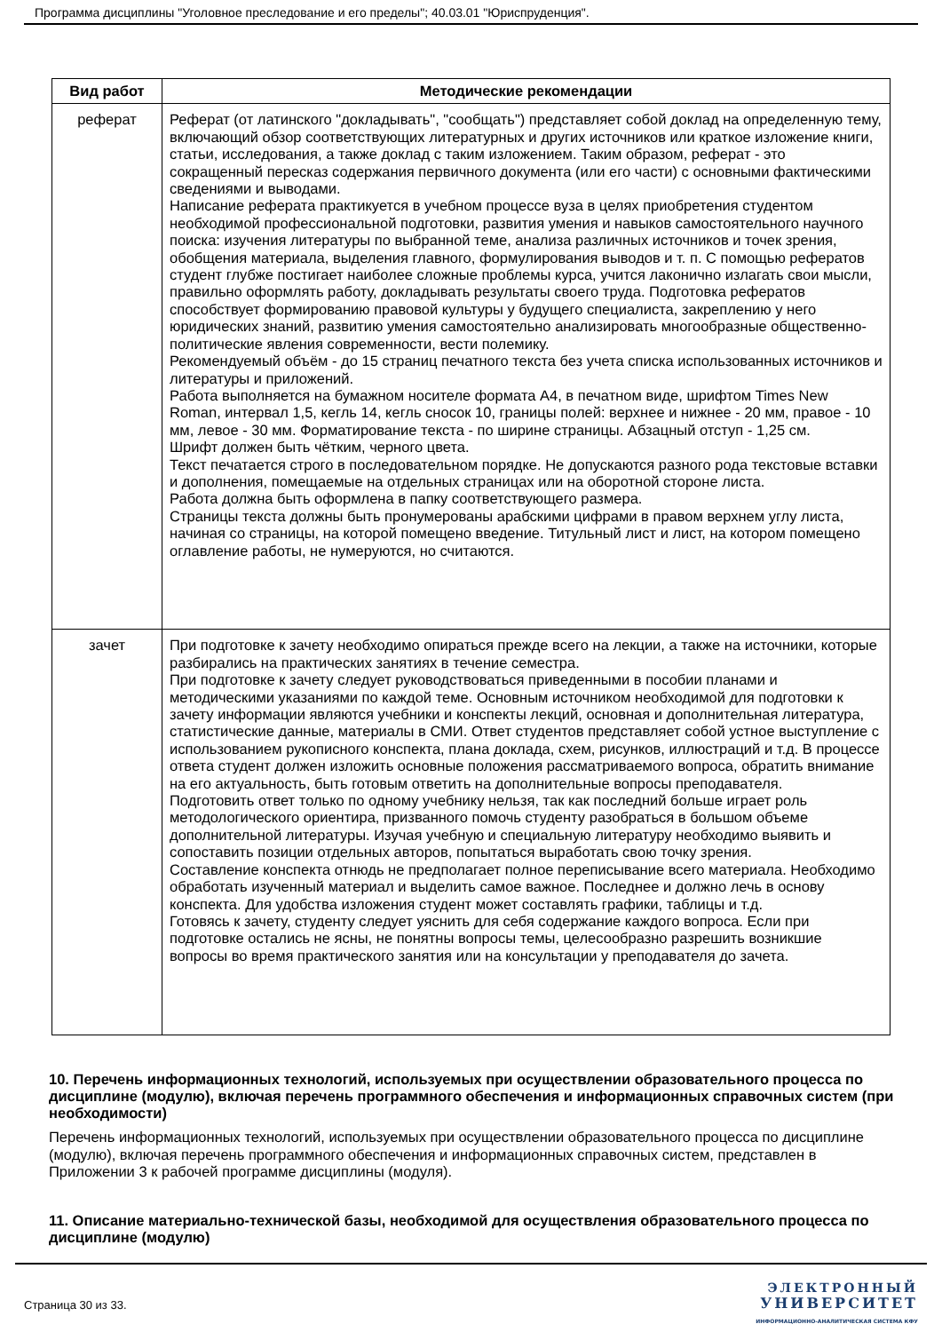Программа дисциплины "Уголовное преследование и его пределы"; 40.03.01 "Юриспруденция".
| Вид работ | Методические рекомендации |
| --- | --- |
| реферат | Реферат (от латинского "докладывать", "сообщать") представляет собой доклад на определенную тему, включающий обзор соответствующих литературных и других источников или краткое изложение книги, статьи, исследования, а также доклад с таким изложением. Таким образом, реферат - это сокращенный пересказ содержания первичного документа (или его части) с основными фактическими сведениями и выводами. Написание реферата практикуется в учебном процессе вуза в целях приобретения студентом необходимой профессиональной подготовки, развития умения и навыков самостоятельного научного поиска: изучения литературы по выбранной теме, анализа различных источников и точек зрения, обобщения материала, выделения главного, формулирования выводов и т. п. С помощью рефератов студент глубже постигает наиболее сложные проблемы курса, учится лаконично излагать свои мысли, правильно оформлять работу, докладывать результаты своего труда. Подготовка рефератов способствует формированию правовой культуры у будущего специалиста, закреплению у него юридических знаний, развитию умения самостоятельно анализировать многообразные общественно-политические явления современности, вести полемику. Рекомендуемый объём - до 15 страниц печатного текста без учета списка использованных источников и литературы и приложений. Работа выполняется на бумажном носителе формата А4, в печатном виде, шрифтом Times New Roman, интервал 1,5, кегль 14, кегль сносок 10, границы полей: верхнее и нижнее - 20 мм, правое - 10 мм, левое - 30 мм. Форматирование текста - по ширине страницы. Абзацный отступ - 1,25 см. Шрифт должен быть чётким, черного цвета. Текст печатается строго в последовательном порядке. Не допускаются разного рода текстовые вставки и дополнения, помещаемые на отдельных страницах или на оборотной стороне листа. Работа должна быть оформлена в папку соответствующего размера. Страницы текста должны быть пронумерованы арабскими цифрами в правом верхнем углу листа, начиная со страницы, на которой помещено введение. Титульный лист и лист, на котором помещено оглавление работы, не нумеруются, но считаются. |
| зачет | При подготовке к зачету необходимо опираться прежде всего на лекции, а также на источники, которые разбирались на практических занятиях в течение семестра. При подготовке к зачету следует руководствоваться приведенными в пособии планами и методическими указаниями по каждой теме. Основным источником необходимой для подготовки к зачету информации являются учебники и конспекты лекций, основная и дополнительная литература, статистические данные, материалы в СМИ. Ответ студентов представляет собой устное выступление с использованием рукописного конспекта, плана доклада, схем, рисунков, иллюстраций и т.д. В процессе ответа студент должен изложить основные положения рассматриваемого вопроса, обратить внимание на его актуальность, быть готовым ответить на дополнительные вопросы преподавателя. Подготовить ответ только по одному учебнику нельзя, так как последний больше играет роль методологического ориентира, призванного помочь студенту разобраться в большом объеме дополнительной литературы. Изучая учебную и специальную литературу необходимо выявить и сопоставить позиции отдельных авторов, попытаться выработать свою точку зрения. Составление конспекта отнюдь не предполагает полное переписывание всего материала. Необходимо обработать изученный материал и выделить самое важное. Последнее и должно лечь в основу конспекта. Для удобства изложения студент может составлять графики, таблицы и т.д. Готовясь к зачету, студенту следует уяснить для себя содержание каждого вопроса. Если при подготовке остались не ясны, не понятны вопросы темы, целесообразно разрешить возникшие вопросы во время практического занятия или на консультации у преподавателя до зачета. |
10. Перечень информационных технологий, используемых при осуществлении образовательного процесса по дисциплине (модулю), включая перечень программного обеспечения и информационных справочных систем (при необходимости)
Перечень информационных технологий, используемых при осуществлении образовательного процесса по дисциплине (модулю), включая перечень программного обеспечения и информационных справочных систем, представлен в Приложении 3 к рабочей программе дисциплины (модуля).
11. Описание материально-технической базы, необходимой для осуществления образовательного процесса по дисциплине (модулю)
Страница 30 из 33.
ЭЛЕКТРОННЫЙ
УНИВЕРСИТЕТ
ИНФОРМАЦИОННО-АНАЛИТИЧЕСКАЯ СИСТЕМА КФУ